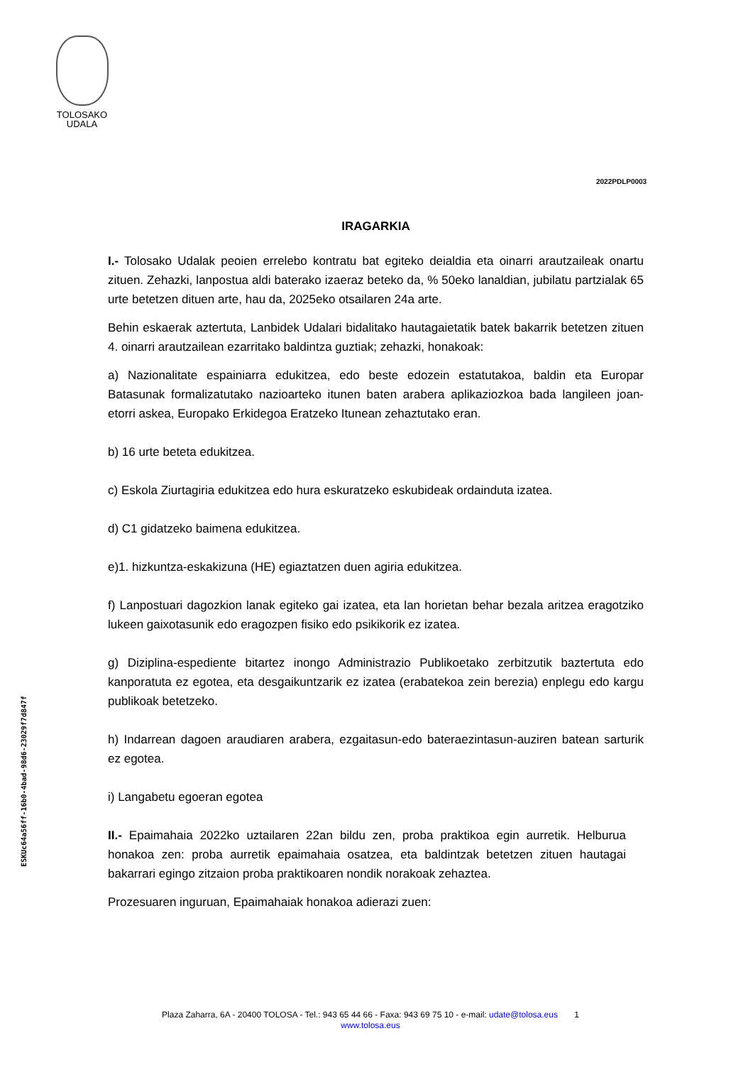TOLOSAKO
UDALA
ESKUc64a56ff-16b0-4bad-98d6-23029f7d847f
2022PDLP0003
IRAGARKIA
I.- Tolosako Udalak peoien errelebo kontratu bat egiteko deialdia eta oinarri arautzaileak onartu zituen. Zehazki, lanpostua aldi baterako izaeraz beteko da, % 50eko lanaldian, jubilatu partzialak 65 urte betetzen dituen arte, hau da, 2025eko otsailaren 24a arte.
Behin eskaerak aztertuta, Lanbidek Udalari bidalitako hautagaietatik batek bakarrik betetzen zituen 4. oinarri arautzailean ezarritako baldintza guztiak; zehazki, honakoak:
a) Nazionalitate espainiarra edukitzea, edo beste edozein estatutakoa, baldin eta Europar Batasunak formalizatutako nazioarteko itunen baten arabera aplikaziozkoa bada langileen joan-etorri askea, Europako Erkidegoa Eratzeko Itunean zehaztutako eran.
b) 16 urte beteta edukitzea.
c) Eskola Ziurtagiria edukitzea edo hura eskuratzeko eskubideak ordainduta izatea.
d) C1 gidatzeko baimena edukitzea.
e)1. hizkuntza-eskakizuna (HE) egiaztatzen duen agiria edukitzea.
f) Lanpostuari dagozkion lanak egiteko gai izatea, eta lan horietan behar bezala aritzea eragotziko lukeen gaixotasunik edo eragozpen fisiko edo psikikorik ez izatea.
g) Diziplina-espediente bitartez inongo Administrazio Publikoetako zerbitzutik baztertuta edo kanporatuta ez egotea, eta desgaikuntzarik ez izatea (erabatekoa zein berezia) enplegu edo kargu publikoak betetzeko.
h) Indarrean dagoen araudiaren arabera, ezgaitasun-edo bateraezintasun-auziren batean sarturik ez egotea.
i) Langabetu egoeran egotea
II.- Epaimahaia 2022ko uztailaren 22an bildu zen, proba praktikoa egin aurretik. Helburua honakoa zen: proba aurretik epaimahaia osatzea, eta baldintzak betetzen zituen hautagai bakarrari egingo zitzaion proba praktikoaren nondik norakoak zehaztea.
Prozesuaren inguruan, Epaimahaiak honakoa adierazi zuen:
Plaza Zaharra, 6A - 20400 TOLOSA - Tel.: 943 65 44 66 - Faxa: 943 69 75 10 - e-mail: udate@tolosa.eus 1
www.tolosa.eus